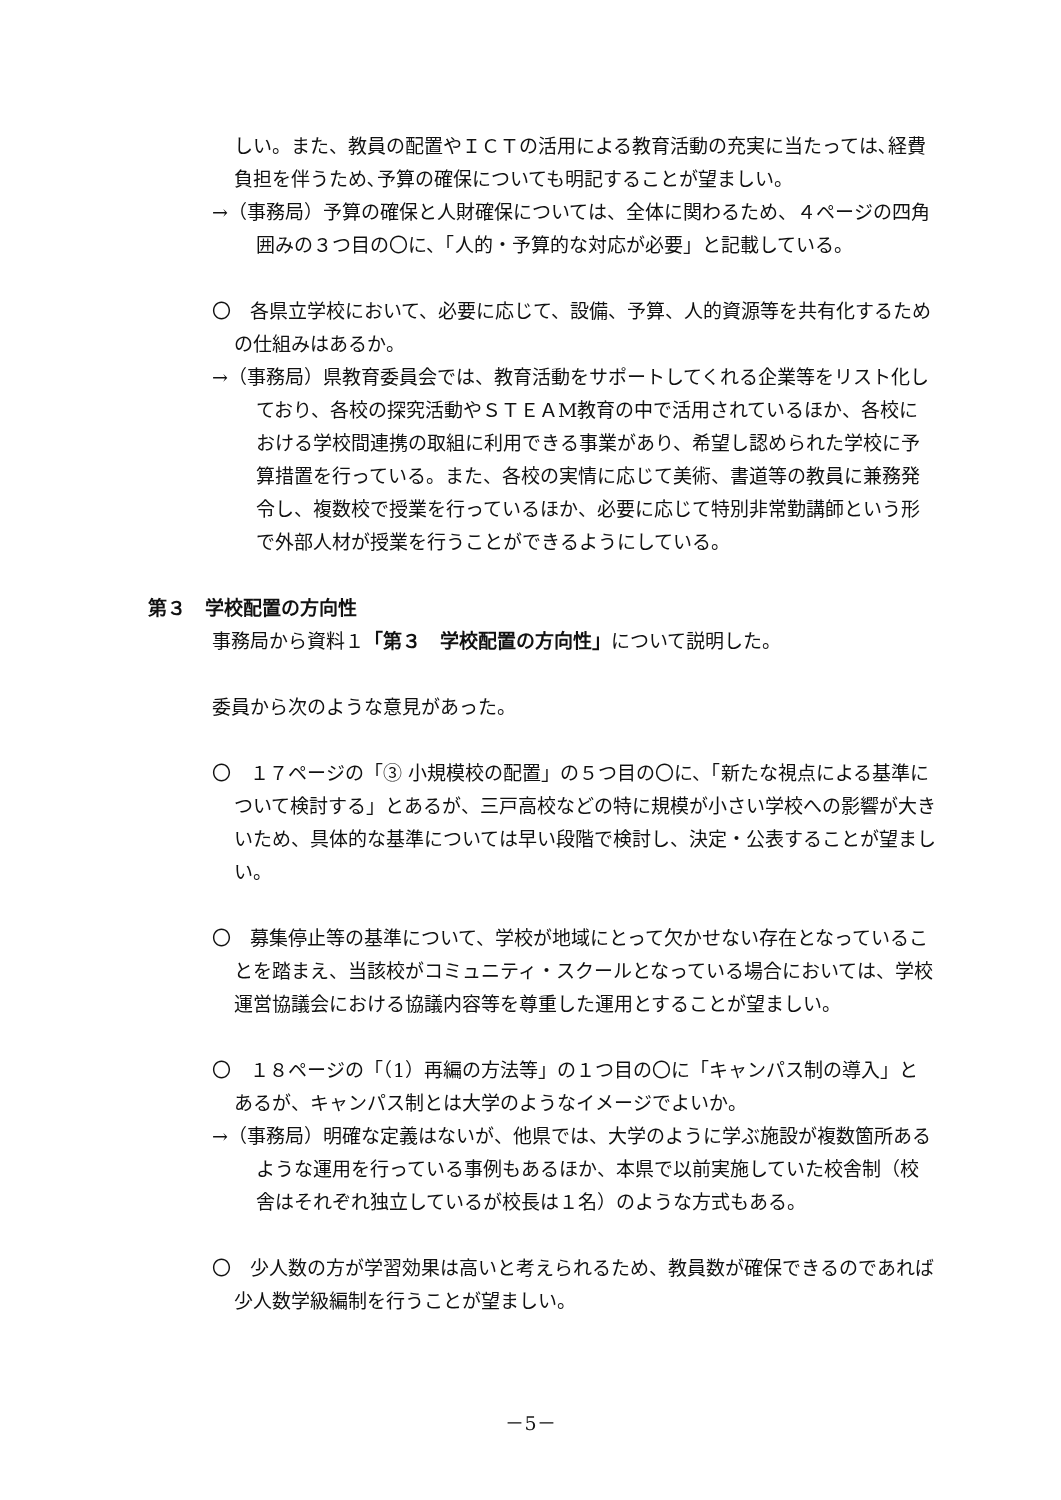しい。また、教員の配置やＩＣＴの活用による教育活動の充実に当たっては､経費負担を伴うため､予算の確保についても明記することが望ましい。
→（事務局）予算の確保と人財確保については、全体に関わるため、４ページの四角囲みの３つ目の〇に、「人的・予算的な対応が必要」と記載している。
〇　各県立学校において、必要に応じて、設備、予算、人的資源等を共有化するための仕組みはあるか。
→（事務局）県教育委員会では、教育活動をサポートしてくれる企業等をリスト化しており、各校の探究活動やＳＴＥＡM教育の中で活用されているほか、各校における学校間連携の取組に利用できる事業があり、希望し認められた学校に予算措置を行っている。また、各校の実情に応じて美術、書道等の教員に兼務発令し、複数校で授業を行っているほか、必要に応じて特別非常勤講師という形で外部人材が授業を行うことができるようにしている。
第３　学校配置の方向性
事務局から資料１「第３　学校配置の方向性」について説明した。
委員から次のような意見があった。
〇　１７ページの「③ 小規模校の配置」の５つ目の〇に、「新たな視点による基準について検討する」とあるが、三戸高校などの特に規模が小さい学校への影響が大きいため、具体的な基準については早い段階で検討し、決定・公表することが望ましい。
〇　募集停止等の基準について、学校が地域にとって欠かせない存在となっていることを踏まえ、当該校がコミュニティ・スクールとなっている場合においては、学校運営協議会における協議内容等を尊重した運用とすることが望ましい。
〇　１８ページの「（1）再編の方法等」の１つ目の〇に「キャンパス制の導入」とあるが、キャンパス制とは大学のようなイメージでよいか。
→（事務局）明確な定義はないが、他県では、大学のように学ぶ施設が複数箇所あるような運用を行っている事例もあるほか、本県で以前実施していた校舎制（校舎はそれぞれ独立しているが校長は１名）のような方式もある。
〇　少人数の方が学習効果は高いと考えられるため、教員数が確保できるのであれば少人数学級編制を行うことが望ましい。
－5－